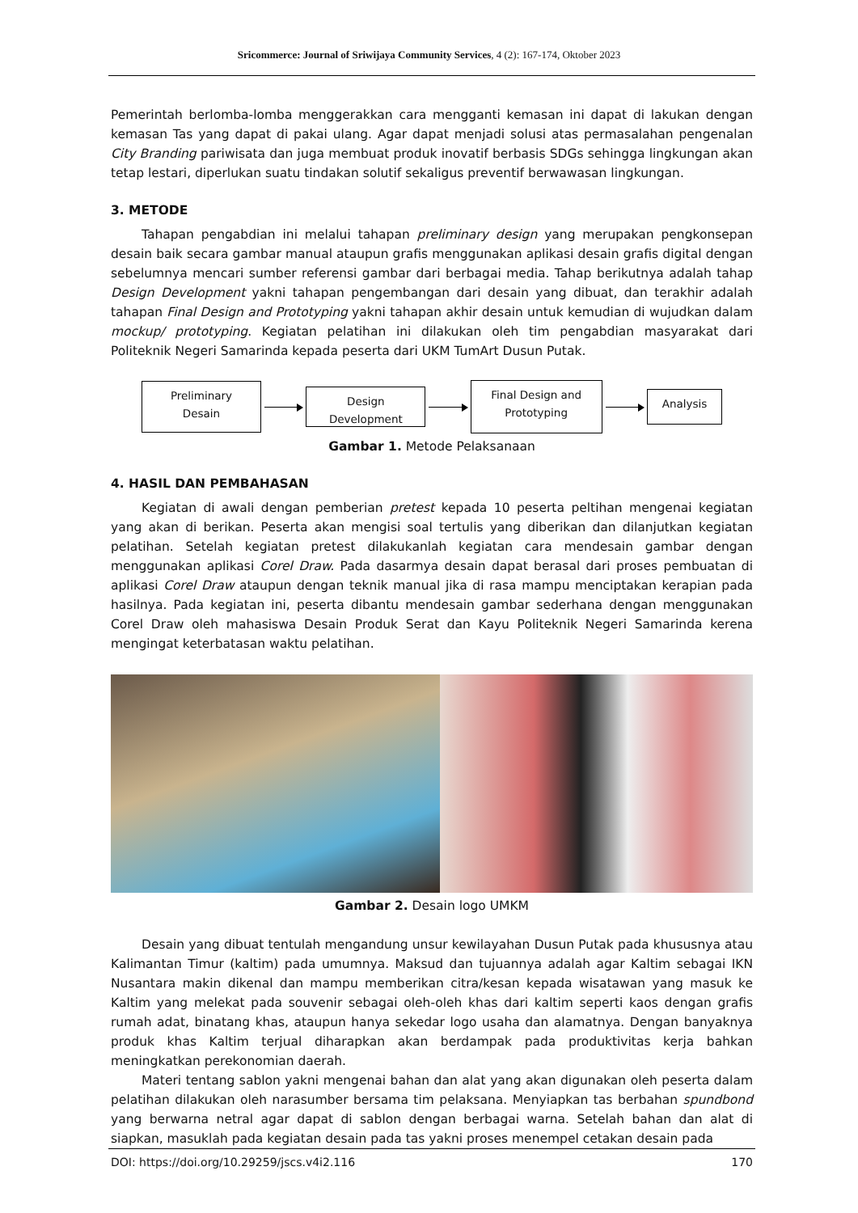Sricommerce: Journal of Sriwijaya Community Services, 4 (2): 167-174, Oktober 2023
Pemerintah berlomba-lomba menggerakkan cara mengganti kemasan ini dapat di lakukan dengan kemasan Tas yang dapat di pakai ulang. Agar dapat menjadi solusi atas permasalahan pengenalan City Branding pariwisata dan juga membuat produk inovatif berbasis SDGs sehingga lingkungan akan tetap lestari, diperlukan suatu tindakan solutif sekaligus preventif berwawasan lingkungan.
3. METODE
Tahapan pengabdian ini melalui tahapan preliminary design yang merupakan pengkonsepan desain baik secara gambar manual ataupun grafis menggunakan aplikasi desain grafis digital dengan sebelumnya mencari sumber referensi gambar dari berbagai media. Tahap berikutnya adalah tahap Design Development yakni tahapan pengembangan dari desain yang dibuat, dan terakhir adalah tahapan Final Design and Prototyping yakni tahapan akhir desain untuk kemudian di wujudkan dalam mockup/ prototyping. Kegiatan pelatihan ini dilakukan oleh tim pengabdian masyarakat dari Politeknik Negeri Samarinda kepada peserta dari UKM TumArt Dusun Putak.
Preliminary
Desain
Design Development
Final Design and
Prototyping
Analysis
Gambar 1. Metode Pelaksanaan
4. HASIL DAN PEMBAHASAN
Kegiatan di awali dengan pemberian pretest kepada 10 peserta peltihan mengenai kegiatan yang akan di berikan. Peserta akan mengisi soal tertulis yang diberikan dan dilanjutkan kegiatan pelatihan. Setelah kegiatan pretest dilakukanlah kegiatan cara mendesain gambar dengan menggunakan aplikasi Corel Draw. Pada dasarmya desain dapat berasal dari proses pembuatan di aplikasi Corel Draw ataupun dengan teknik manual jika di rasa mampu menciptakan kerapian pada hasilnya. Pada kegiatan ini, peserta dibantu mendesain gambar sederhana dengan menggunakan Corel Draw oleh mahasiswa Desain Produk Serat dan Kayu Politeknik Negeri Samarinda kerena mengingat keterbatasan waktu pelatihan.
Gambar 2. Desain logo UMKM
Desain yang dibuat tentulah mengandung unsur kewilayahan Dusun Putak pada khususnya atau Kalimantan Timur (kaltim) pada umumnya. Maksud dan tujuannya adalah agar Kaltim sebagai IKN Nusantara makin dikenal dan mampu memberikan citra/kesan kepada wisatawan yang masuk ke Kaltim yang melekat pada souvenir sebagai oleh-oleh khas dari kaltim seperti kaos dengan grafis rumah adat, binatang khas, ataupun hanya sekedar logo usaha dan alamatnya. Dengan banyaknya produk khas Kaltim terjual diharapkan akan berdampak pada produktivitas kerja bahkan meningkatkan perekonomian daerah.
Materi tentang sablon yakni mengenai bahan dan alat yang akan digunakan oleh peserta dalam pelatihan dilakukan oleh narasumber bersama tim pelaksana. Menyiapkan tas berbahan spundbond yang berwarna netral agar dapat di sablon dengan berbagai warna. Setelah bahan dan alat di siapkan, masuklah pada kegiatan desain pada tas yakni proses menempel cetakan desain pada
DOI: https://doi.org/10.29259/jscs.v4i2.116 170